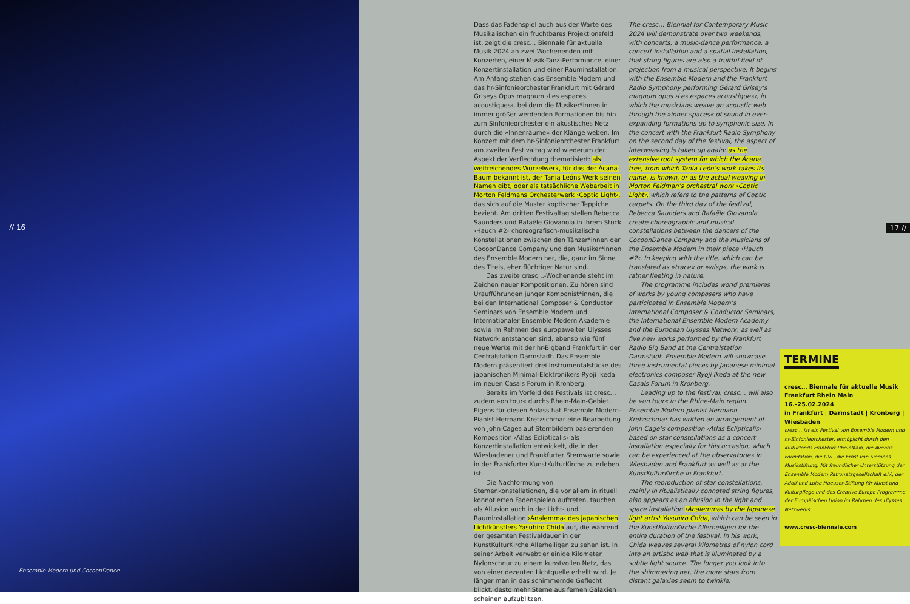// 16
Ensemble Modern und CocoonDance
Dass das Fadenspiel auch aus der Warte des Musikalischen ein fruchtbares Projektionsfeld ist, zeigt die cresc… Biennale für aktuelle Musik 2024 an zwei Wochenenden mit Konzerten, einer Musik-Tanz-Performance, einer Konzertinstallation und einer Rauminstallation. Am Anfang stehen das Ensemble Modern und das hr-Sinfonieorchester Frankfurt mit Gérard Griseys Opus magnum ›Les espaces acoustiques‹, bei dem die Musiker*innen in immer größer werdenden Formationen bis hin zum Sinfonieorchester ein akustisches Netz durch die »Innenräume« der Klänge weben. Im Konzert mit dem hr-Sinfonieorchester Frankfurt am zweiten Festivaltag wird wiederum der Aspekt der Verflechtung thematisiert: als weitreichendes Wurzelwerk, für das der Ácana-Baum bekannt ist, der Tania Leóns Werk seinen Namen gibt, oder als tatsächliche Webarbeit in Morton Feldmans Orchesterwerk ›Coptic Light‹, das sich auf die Muster koptischer Teppiche bezieht. Am dritten Festivaltag stellen Rebecca Saunders und Rafaële Giovanola in ihrem Stück ›Hauch #2‹ choreografisch-musikalische Konstellationen zwischen den Tänzer*innen der CocoonDance Company und den Musiker*innen des Ensemble Modern her, die, ganz im Sinne des Titels, eher flüchtiger Natur sind.
Das zweite cresc…-Wochenende steht im Zeichen neuer Kompositionen. Zu hören sind Uraufführungen junger Komponist*innen, die bei den International Composer & Conductor Seminars von Ensemble Modern und Internationaler Ensemble Modern Akademie sowie im Rahmen des europaweiten Ulysses Network entstanden sind, ebenso wie fünf neue Werke mit der hr-Bigband Frankfurt in der Centralstation Darmstadt. Das Ensemble Modern präsentiert drei Instrumentalstücke des japanischen Minimal-Elektronikers Ryoji Ikeda im neuen Casals Forum in Kronberg.
Bereits im Vorfeld des Festivals ist cresc… zudem »on tour« durchs Rhein-Main-Gebiet. Eigens für diesen Anlass hat Ensemble Modern-Pianist Hermann Kretzschmar eine Bearbeitung von John Cages auf Sternbildern basierenden Komposition ›Atlas Eclipticalis‹ als Konzertinstallation entwickelt, die in der Wiesbadener und Frankfurter Sternwarte sowie in der Frankfurter KunstKulturKirche zu erleben ist.
Die Nachformung von Sternenkonstellationen, die vor allem in rituell konnotierten Fadenspielen auftreten, tauchen als Allusion auch in der Licht- und Rauminstallation ›Analemma‹ des japanischen Lichtkünstlers Yasuhiro Chida auf, die während der gesamten Festivaldauer in der KunstKulturKirche Allerheiligen zu sehen ist. In seiner Arbeit verwebt er einige Kilometer Nylonschnur zu einem kunstvollen Netz, das von einer dezenten Lichtquelle erhellt wird. Je länger man in das schimmernde Geflecht blickt, desto mehr Sterne aus fernen Galaxien scheinen aufzublitzen.
The cresc… Biennial for Contemporary Music 2024 will demonstrate over two weekends, with concerts, a music-dance performance, a concert installation and a spatial installation, that string figures are also a fruitful field of projection from a musical perspective. It begins with the Ensemble Modern and the Frankfurt Radio Symphony performing Gérard Grisey’s magnum opus ›Les espaces acoustiques‹, in which the musicians weave an acoustic web through the »inner spaces« of sound in ever-expanding formations up to symphonic size. In the concert with the Frankfurt Radio Symphony on the second day of the festival, the aspect of interweaving is taken up again: as the extensive root system for which the Ácana tree, from which Tania León’s work takes its name, is known, or as the actual weaving in Morton Feldman’s orchestral work ›Coptic Light‹, which refers to the patterns of Coptic carpets. On the third day of the festival, Rebecca Saunders and Rafaële Giovanola create choreographic and musical constellations between the dancers of the CocoonDance Company and the musicians of the Ensemble Modern in their piece ›Hauch #2‹. In keeping with the title, which can be translated as »trace« or »wisp«, the work is rather fleeting in nature.
The programme includes world premieres of works by young composers who have participated in Ensemble Modern’s International Composer & Conductor Seminars, the International Ensemble Modern Academy and the European Ulysses Network, as well as five new works performed by the Frankfurt Radio Big Band at the Centralstation Darmstadt. Ensemble Modern will showcase three instrumental pieces by Japanese minimal electronics composer Ryoji Ikeda at the new Casals Forum in Kronberg.
Leading up to the festival, cresc… will also be »on tour« in the Rhine-Main region. Ensemble Modern pianist Hermann Kretzschmar has written an arrangement of John Cage’s composition ›Atlas Eclipticalis‹ based on star constellations as a concert installation especially for this occasion, which can be experienced at the observatories in Wiesbaden and Frankfurt as well as at the KunstKulturKirche in Frankfurt.
The reproduction of star constellations, mainly in ritualistically connoted string figures, also appears as an allusion in the light and space installation ›Analemma‹ by the Japanese light artist Yasuhiro Chida, which can be seen in the KunstKulturKirche Allerheiligen for the entire duration of the festival. In his work, Chida weaves several kilometres of nylon cord into an artistic web that is illuminated by a subtle light source. The longer you look into the shimmering net, the more stars from distant galaxies seem to twinkle.
17 //
TERMINE
cresc… Biennale für aktuelle Musik Frankfurt Rhein Main
16.–25.02.2024
in Frankfurt | Darmstadt | Kronberg | Wiesbaden
cresc… ist ein Festival von Ensemble Modern und hr-Sinfonieorchester, ermöglicht durch den Kulturfonds Frankfurt RheinMain, die Aventis Foundation, die GVL, die Ernst von Siemens Musikstiftung. Mit freundlicher Unterstützung der Ensemble Modern Patronatsgesellschaft e.V., der Adolf und Luisa Haeuser-Stiftung für Kunst und Kulturpflege und des Creative Europe Programme der Europäischen Union im Rahmen des Ulysses Netzwerks.
www.cresc-biennale.com